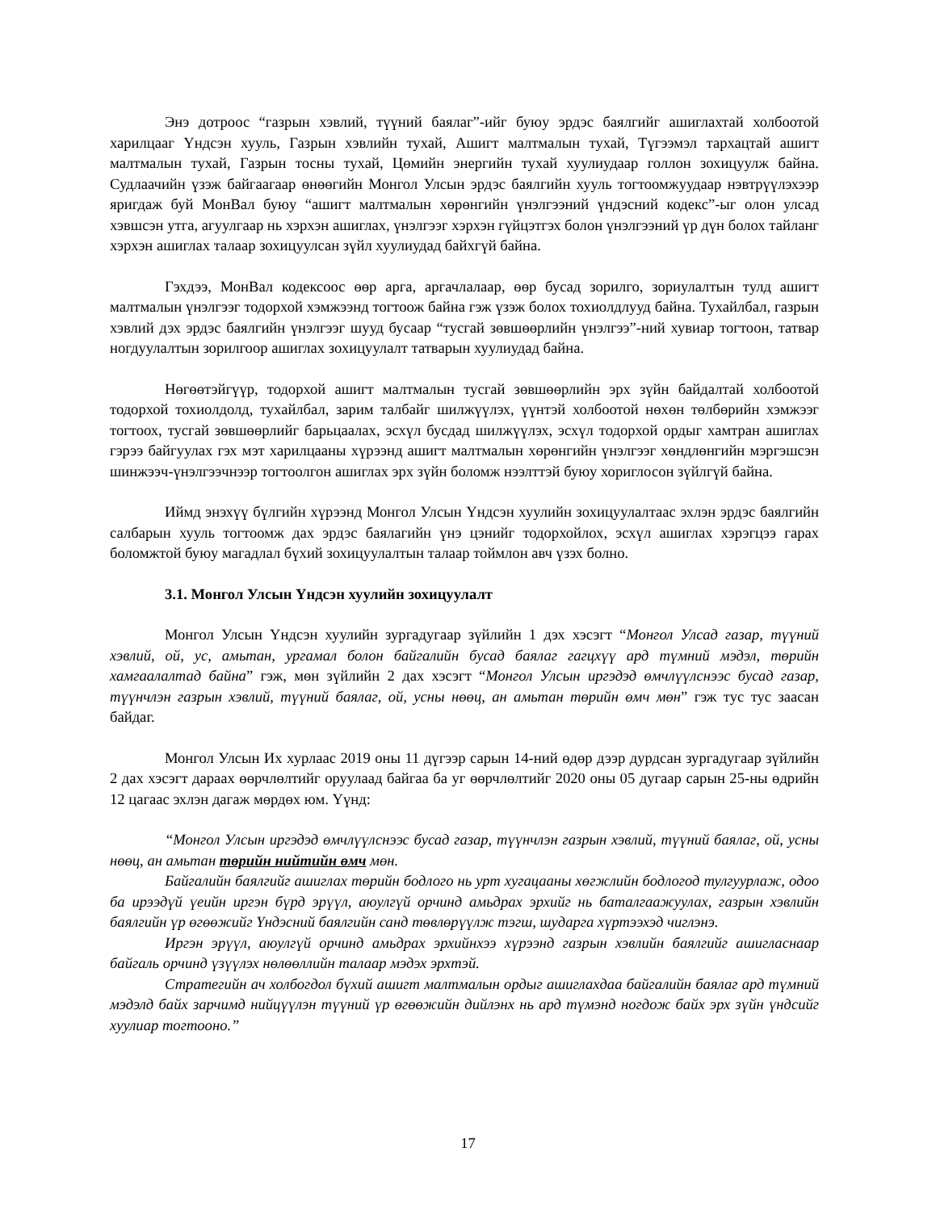Энэ дотроос “газрын хэвлий, түүний баялаг”-ийг буюу эрдэс баялгийг ашиглахтай холбоотой харилцааг Үндсэн хууль, Газрын хэвлийн тухай, Ашигт малтмалын тухай, Түгээмэл тархацтай ашигт малтмалын тухай, Газрын тосны тухай, Цөмийн энергийн тухай хуулиудаар голлон зохицуулж байна. Судлаачийн үзэж байгаагаар өнөөгийн Монгол Улсын эрдэс баялгийн хууль тогтоомжуудаар нэвтрүүлэхээр яригдаж буй МонВал буюу “ашигт малтмалын хөрөнгийн үнэлгээний үндэсний кодекс”-ыг олон улсад хэвшсэн утга, агуулгаар нь хэрхэн ашиглах, үнэлгээг хэрхэн гүйцэтгэх болон үнэлгээний үр дүн болох тайланг хэрхэн ашиглах талаар зохицуулсан зүйл хуулиудад байхгүй байна.
Гэхдээ, МонВал кодексоос өөр арга, аргачлалаар, өөр бусад зорилго, зориулалтын тулд ашигт малтмалын үнэлгээг тодорхой хэмжээнд тогтоож байна гэж үзэж болох тохиолдлууд байна. Тухайлбал, газрын хэвлий дэх эрдэс баялгийн үнэлгээг шууд бусаар “тусгай зөвшөөрлийн үнэлгээ”-ний хувиар тогтоон, татвар ногдуулалтын зорилгоор ашиглах зохицуулалт татварын хуулиудад байна.
Нөгөөтэйгүүр, тодорхой ашигт малтмалын тусгай зөвшөөрлийн эрх зүйн байдалтай холбоотой тодорхой тохиолдолд, тухайлбал, зарим талбайг шилжүүлэх, үүнтэй холбоотой нөхөн төлбөрийн хэмжээг тогтоох, тусгай зөвшөөрлийг барьцаалах, эсхүл бусдад шилжүүлэх, эсхүл тодорхой ордыг хамтран ашиглах гэрээ байгуулах гэх мэт харилцааны хүрээнд ашигт малтмалын хөрөнгийн үнэлгээг хөндлөнгийн мэргэшсэн шинжээч-үнэлгээчнээр тогтоолгон ашиглах эрх зүйн боломж нээлттэй буюу хориглосон зүйлгүй байна.
Иймд энэхүү бүлгийн хүрээнд Монгол Улсын Үндсэн хуулийн зохицуулалтаас эхлэн эрдэс баялгийн салбарын хууль тогтоомж дах эрдэс баялагийн үнэ цэнийг тодорхойлох, эсхүл ашиглах хэрэгцээ гарах боломжтой буюу магадлал бүхий зохицуулалтын талаар тоймлон авч үзэх болно.
3.1. Монгол Улсын Үндсэн хуулийн зохицуулалт
Монгол Улсын Үндсэн хуулийн зургадугаар зүйлийн 1 дэх хэсэгт “Монгол Улсад газар, түүний хэвлий, ой, ус, амьтан, ургамал болон байгалийн бусад баялаг гагцхүү ард түмний мэдэл, төрийн хамгаалалтад байна” гэж, мөн зүйлийн 2 дах хэсэгт “Монгол Улсын иргэдэд өмчлүүлснээс бусад газар, түүнчлэн газрын хэвлий, түүний баялаг, ой, усны нөөц, ан амьтан төрийн өмч мөн” гэж тус тус заасан байдаг.
Монгол Улсын Их хурлаас 2019 оны 11 дүгээр сарын 14-ний өдөр дээр дурдсан зургадугаар зүйлийн 2 дах хэсэгт дараах өөрчлөлтийг оруулаад байгаа ба уг өөрчлөлтийг 2020 оны 05 дугаар сарын 25-ны өдрийн 12 цагаас эхлэн дагаж мөрдөх юм. Үүнд:
“Монгол Улсын иргэдэд өмчлүүлснээс бусад газар, түүнчлэн газрын хэвлий, түүний баялаг, ой, усны нөөц, ан амьтан төрийн нийтийн өмч мөн.
Байгалийн баялгийг ашиглах төрийн бодлого нь урт хугацааны хөгжлийн бодлогод тулгуурлаж, одоо ба ирээдүй үеийн иргэн бүрд эрүүл, аюулгүй орчинд амьдрах эрхийг нь баталгаажуулах, газрын хэвлийн баялгийн үр өгөөжийг Үндэсний баялгийн санд төвлөрүүлж тэгш, шударга хүртээхэд чиглэнэ.
Иргэн эрүүл, аюулгүй орчинд амьдрах эрхийнхээ хүрээнд газрын хэвлийн баялгийг ашигласнаар байгаль орчинд үзүүлэх нөлөөллийн талаар мэдэх эрхтэй.
Стратегийн ач холбогдол бүхий ашигт малтмалын ордыг ашиглахдаа байгалийн баялаг ард түмний мэдэлд байх зарчимд нийцүүлэн түүний үр өгөөжийн дийлэнх нь ард түмэнд ногдож байх эрх зүйн үндсийг хуулиар тогтооно.”
17